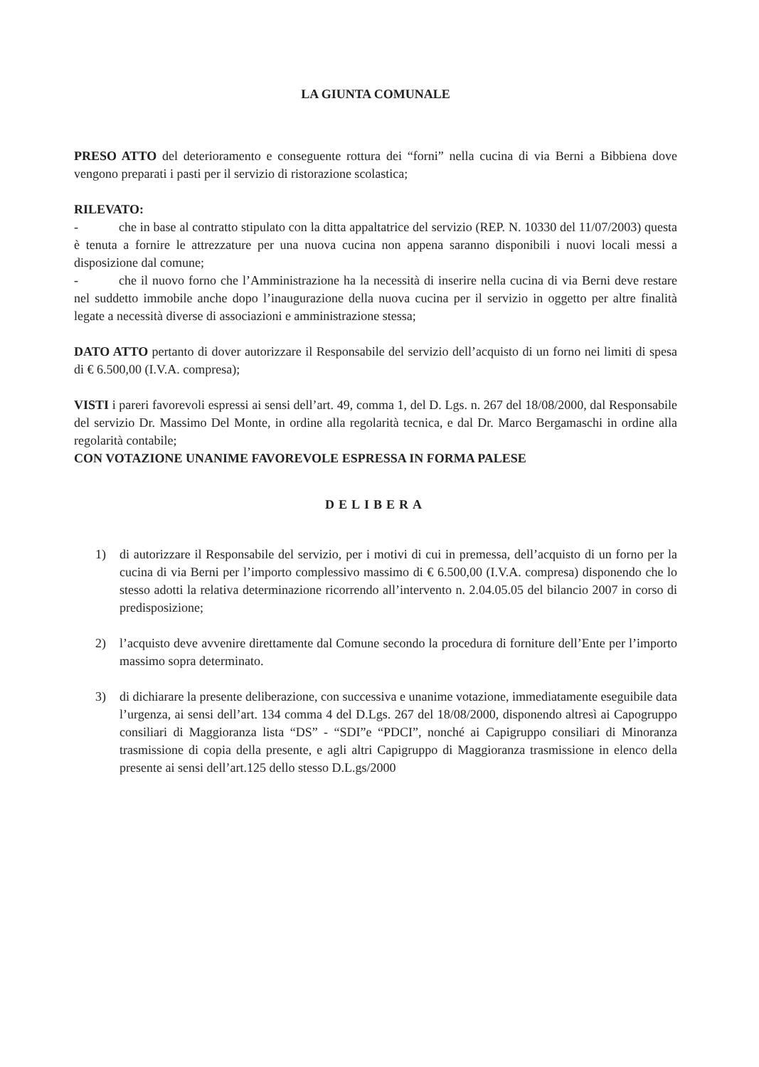LA GIUNTA COMUNALE
PRESO ATTO del deterioramento e conseguente rottura dei “forni” nella cucina di via Berni a Bibbiena dove vengono preparati i pasti per il servizio di ristorazione scolastica;
RILEVATO:
- che in base al contratto stipulato con la ditta appaltatrice del servizio (REP. N. 10330 del 11/07/2003) questa è tenuta a fornire le attrezzature per una nuova cucina non appena saranno disponibili i nuovi locali messi a disposizione dal comune;
- che il nuovo forno che l’Amministrazione ha la necessità di inserire nella cucina di via Berni deve restare nel suddetto immobile anche dopo l’inaugurazione della nuova cucina per il servizio in oggetto per altre finalità legate a necessità diverse di associazioni e amministrazione stessa;
DATO ATTO pertanto di dover autorizzare il Responsabile del servizio dell’acquisto di un forno nei limiti di spesa di € 6.500,00 (I.V.A. compresa);
VISTI i pareri favorevoli espressi ai sensi dell’art. 49, comma 1, del D. Lgs. n. 267 del 18/08/2000, dal Responsabile del servizio Dr. Massimo Del Monte, in ordine alla regolarità tecnica, e dal Dr. Marco Bergamaschi in ordine alla regolarità contabile;
CON VOTAZIONE UNANIME FAVOREVOLE ESPRESSA IN FORMA PALESE
DELIBERA
1) di autorizzare il Responsabile del servizio, per i motivi di cui in premessa, dell’acquisto di un forno per la cucina di via Berni per l’importo complessivo massimo di € 6.500,00 (I.V.A. compresa) disponendo che lo stesso adotti la relativa determinazione ricorrendo all’intervento n. 2.04.05.05 del bilancio 2007 in corso di predisposizione;
2) l’acquisto deve avvenire direttamente dal Comune secondo la procedura di forniture dell’Ente per l’importo massimo sopra determinato.
3) di dichiarare la presente deliberazione, con successiva e unanime votazione, immediatamente eseguibile data l’urgenza, ai sensi dell’art. 134 comma 4 del D.Lgs. 267 del 18/08/2000, disponendo altresì ai Capogruppo consiliari di Maggioranza lista “DS” - “SDI”e “PDCI”, nonché ai Capigruppo consiliari di Minoranza trasmissione di copia della presente, e agli altri Capigruppo di Maggioranza trasmissione in elenco della presente ai sensi dell’art.125 dello stesso D.L.gs/2000